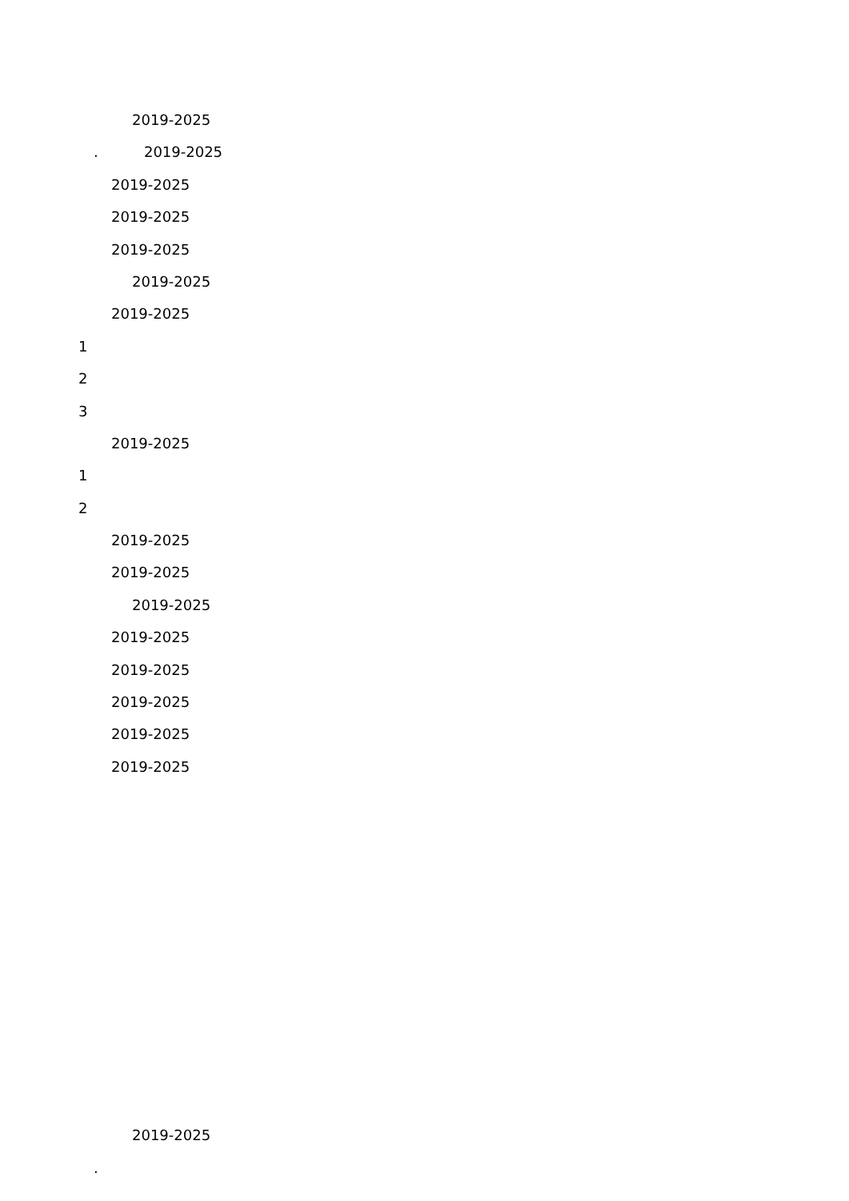2019-2025
. 2019-2025
2019-2025
2019-2025
2019-2025
2019-2025
2019-2025
1
2
3
2019-2025
1
2
2019-2025
2019-2025
2019-2025
2019-2025
2019-2025
2019-2025
2019-2025
2019-2025
2019-2025
.